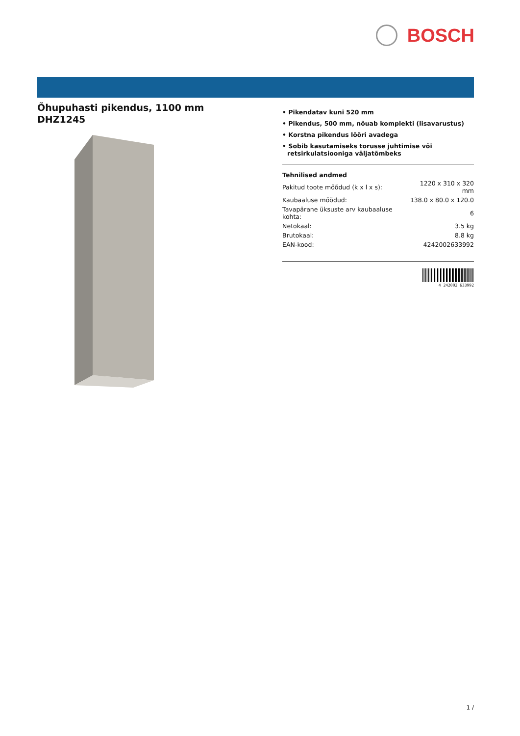BOSCH
Õhupuhasti pikendus, 1100 mm
DHZ1245
• Pikendatav kuni 520 mm
• Pikendus, 500 mm, nõuab komplekti (lisavarustus)
• Korstna pikendus lõõri avadega
• Sobib kasutamiseks torusse juhtimise või retsirkulatsiooniga väljatõmbeks
Tehnilised andmed
| Pakitud toote mõõdud (k x l x s): | 1220 x 310 x 320 mm |
| Kaubaaluse mõõdud: | 138.0 x 80.0 x 120.0 |
| Tavapärane üksuste arv kaubaaluse kohta: | 6 |
| Netokaal: | 3.5 kg |
| Brutokaal: | 8.8 kg |
| EAN-kood: | 4242002633992 |
4 242002 633992
1 /